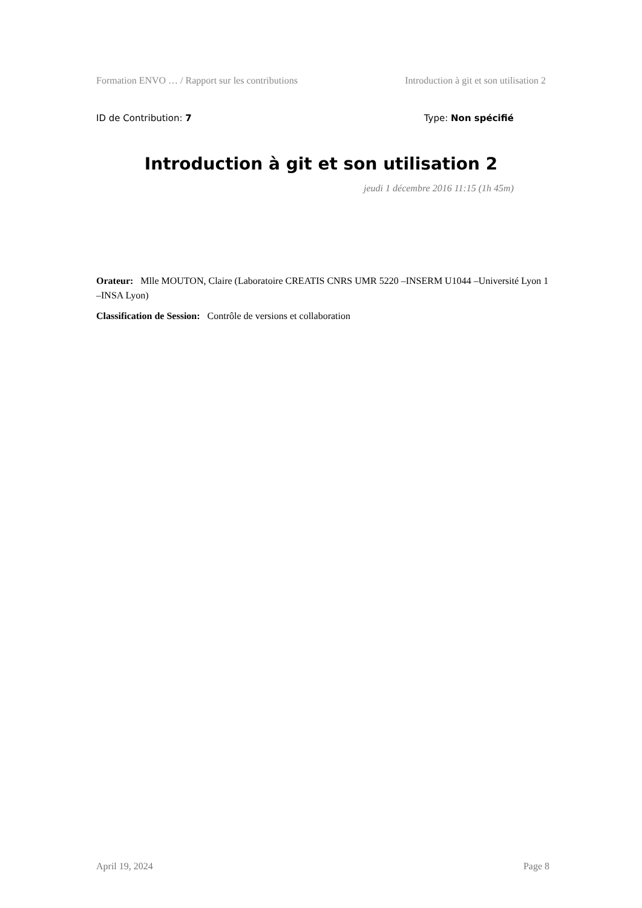Formation ENVO … / Rapport sur les contributions Introduction à git et son utilisation 2
ID de Contribution: 7 Type: Non spécifié
Introduction à git et son utilisation 2
jeudi 1 décembre 2016 11:15 (1h 45m)
Orateur: Mlle MOUTON, Claire (Laboratoire CREATIS CNRS UMR 5220 –INSERM U1044 –Université Lyon 1 –INSA Lyon)
Classification de Session: Contrôle de versions et collaboration
April 19, 2024 Page 8